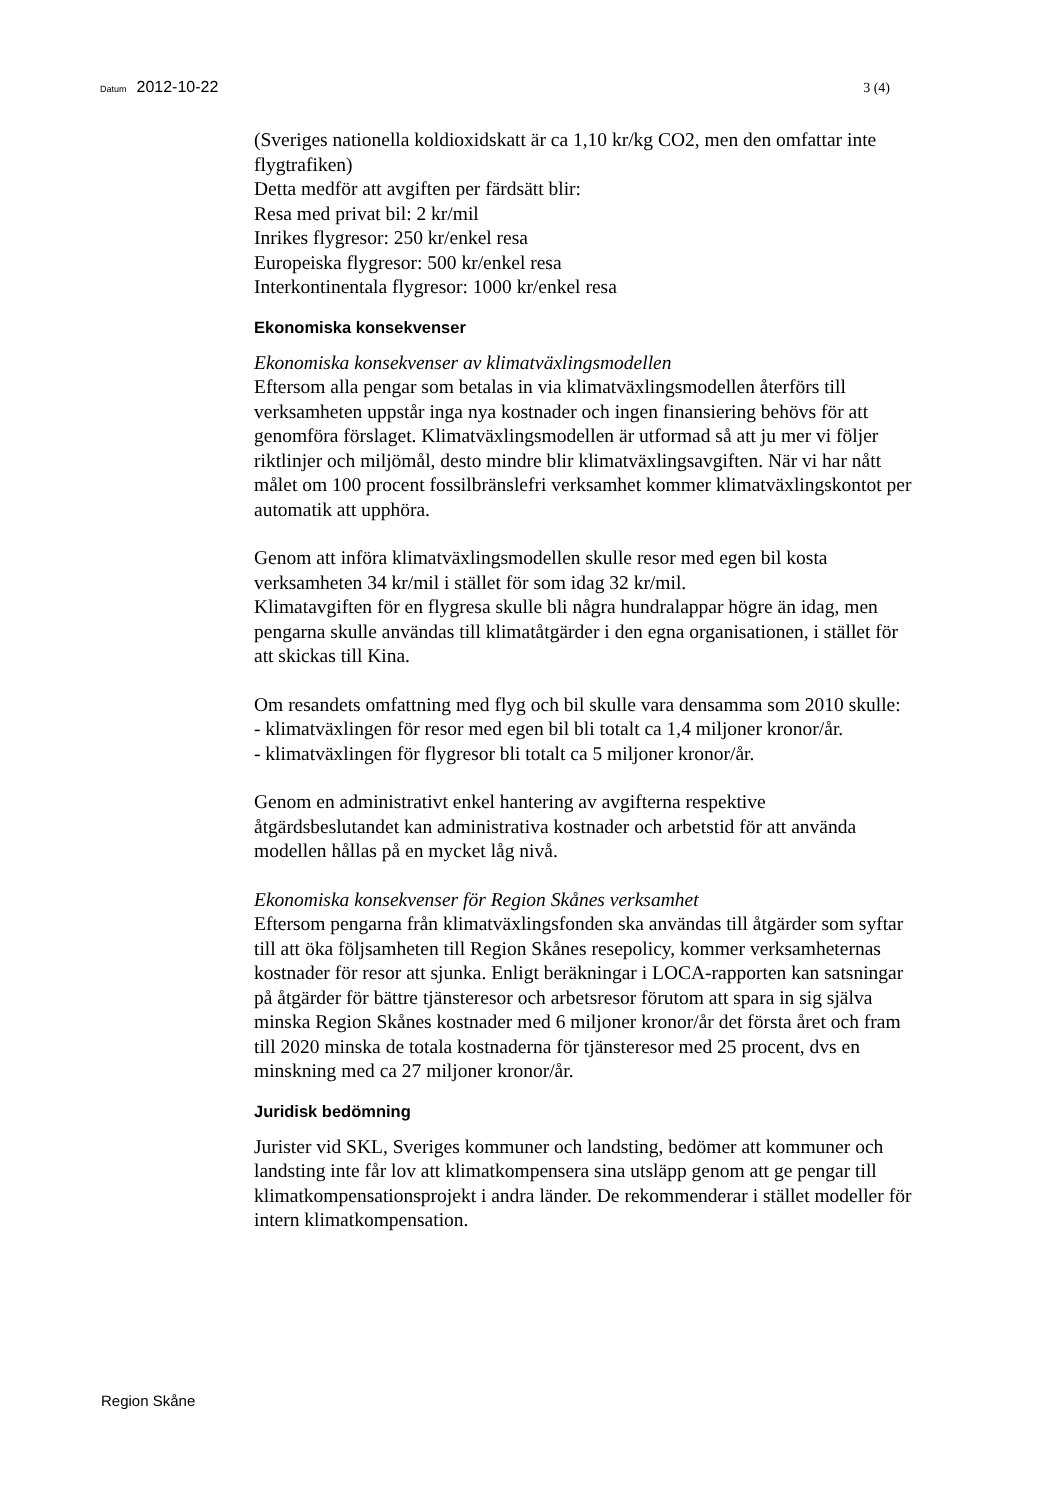Datum 2012-10-22 3 (4)
(Sveriges nationella koldioxidskatt är ca 1,10 kr/kg CO2, men den omfattar inte flygtrafiken)
Detta medför att avgiften per färdsätt blir:
Resa med privat bil: 2 kr/mil
Inrikes flygresor: 250 kr/enkel resa
Europeiska flygresor: 500 kr/enkel resa
Interkontinentala flygresor: 1000 kr/enkel resa
Ekonomiska konsekvenser
Ekonomiska konsekvenser av klimatväxlingsmodellen
Eftersom alla pengar som betalas in via klimatväxlingsmodellen återförs till verksamheten uppstår inga nya kostnader och ingen finansiering behövs för att genomföra förslaget. Klimatväxlingsmodellen är utformad så att ju mer vi följer riktlinjer och miljömål, desto mindre blir klimatväxlingsavgiften. När vi har nått målet om 100 procent fossilbränslefri verksamhet kommer klimatväxlingskontot per automatik att upphöra.
Genom att införa klimatväxlingsmodellen skulle resor med egen bil kosta verksamheten 34 kr/mil i stället för som idag 32 kr/mil.
Klimatavgiften för en flygresa skulle bli några hundralappar högre än idag, men pengarna skulle användas till klimatåtgärder i den egna organisationen, i stället för att skickas till Kina.
Om resandets omfattning med flyg och bil skulle vara densamma som 2010 skulle:
- klimatväxlingen för resor med egen bil bli totalt ca 1,4 miljoner kronor/år.
- klimatväxlingen för flygresor bli totalt ca 5 miljoner kronor/år.
Genom en administrativt enkel hantering av avgifterna respektive åtgärdsbeslutandet kan administrativa kostnader och arbetstid för att använda modellen hållas på en mycket låg nivå.
Ekonomiska konsekvenser för Region Skånes verksamhet
Eftersom pengarna från klimatväxlingsfonden ska användas till åtgärder som syftar till att öka följsamheten till Region Skånes resepolicy, kommer verksamheternas kostnader för resor att sjunka. Enligt beräkningar i LOCA-rapporten kan satsningar på åtgärder för bättre tjänsteresor och arbetsresor förutom att spara in sig själva minska Region Skånes kostnader med 6 miljoner kronor/år det första året och fram till 2020 minska de totala kostnaderna för tjänsteresor med 25 procent, dvs en minskning med ca 27 miljoner kronor/år.
Juridisk bedömning
Jurister vid SKL, Sveriges kommuner och landsting, bedömer att kommuner och landsting inte får lov att klimatkompensera sina utsläpp genom att ge pengar till klimatkompensationsprojekt i andra länder. De rekommenderar i stället modeller för intern klimatkompensation.
Region Skåne